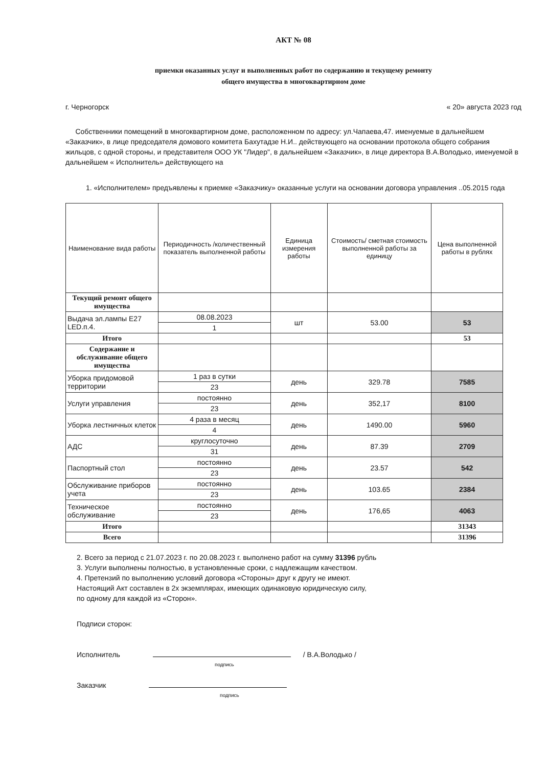АКТ № 08
приемки оказанных услуг и выполненных работ по содержанию и текущему ремонту
общего имущества в многоквартирном доме
г. Черногорск « 20» августа 2023 год
Собственники помещений в многоквартирном доме, расположенном по адресу: ул.Чапаева,47. именуемые в дальнейшем «Заказчик», в лице председателя домового комитета Бахутадзе Н.И.. действующего на основании протокола общего собрания жильцов, с одной стороны, и представителя ООО УК "Лидер", в дальнейшем «Заказчик», в лице директора В.А.Володько, именуемой в дальнейшем « Исполнитель» действующего на
1. «Исполнителем» предъявлены к приемке «Заказчику» оказанные услуги на основании договора управления ..05.2015 года
| Наименование вида работы | Периодичность /количественный показатель выполненной работы | Единица измерения работы | Стоимость/ сметная стоимость выполненной работы за единицу | Цена выполненной работы в рублях |
| --- | --- | --- | --- | --- |
| Текущий ремонт общего имущества | | | | |
| Выдача эл.лампы E27 LED.п.4. | 08.08.2023 | шт | 53.00 | 53 |
| | 1 | | | |
| Итого | | | | 53 |
| Содержание и обслуживание общего имущества | | | | |
| Уборка придомовой территории | 1 раз в сутки | день | 329.78 | 7585 |
| | 23 | | | |
| Услуги управления | постоянно | день | 352,17 | 8100 |
| | 23 | | | |
| Уборка лестничных клеток | 4 раза в месяц | день | 1490.00 | 5960 |
| | 4 | | | |
| АДС | круглосуточно | день | 87.39 | 2709 |
| | 31 | | | |
| Паспортный стол | постоянно | день | 23.57 | 542 |
| | 23 | | | |
| Обслуживание приборов учета | постоянно | день | 103.65 | 2384 |
| | 23 | | | |
| Техническое обслуживание | постоянно | день | 176,65 | 4063 |
| | 23 | | | |
| Итого | | | | 31343 |
| Всего | | | | 31396 |
2. Всего за период с 21.07.2023 г. по 20.08.2023 г. выполнено работ на сумму 31396 рубль
3. Услуги выполнены полностью, в установленные сроки, с надлежащим качеством.
4. Претензий по выполнению условий договора «Стороны» друг к другу не имеют.
Настоящий Акт составлен в 2х экземплярах, имеющих одинаковую юридическую силу,
по одному для каждой из «Сторон».
Подписи сторон:
Исполнитель / В.А.Володько /
подпись
Заказчик
подпись